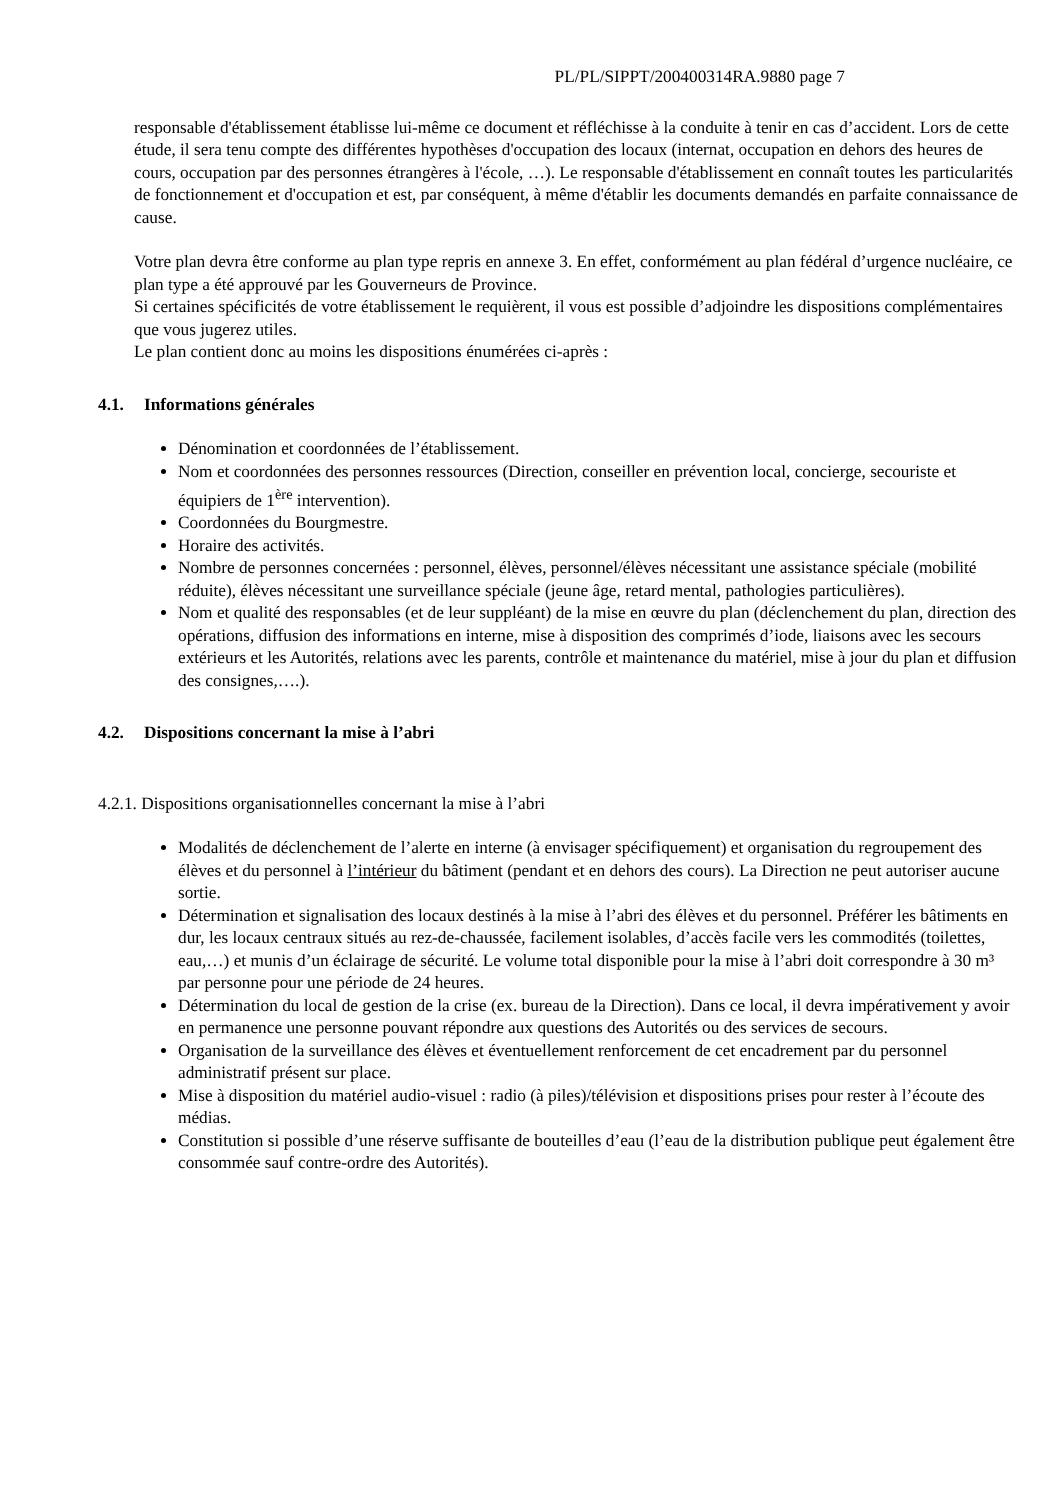PL/PL/SIPPT/200400314RA.9880 page 7
responsable d'établissement établisse lui-même ce document et réfléchisse à la conduite à tenir en cas d’accident. Lors de cette étude, il sera tenu compte des différentes hypothèses d'occupation des locaux (internat, occupation en dehors des heures de cours, occupation par des personnes étrangères à l'école, …). Le responsable d'établissement en connaît toutes les particularités de fonctionnement et d'occupation et est, par conséquent, à même d'établir les documents demandés en parfaite connaissance de cause.
Votre plan devra être conforme au plan type repris en annexe 3. En effet, conformément au plan fédéral d’urgence nucléaire, ce plan type a été approuvé par les Gouverneurs de Province.
Si certaines spécificités de votre établissement le requièrent, il vous est possible d’adjoindre les dispositions complémentaires que vous jugerez utiles.
Le plan contient donc au moins les dispositions énumérées ci-après :
4.1. Informations générales
Dénomination et coordonnées de l’établissement.
Nom et coordonnées des personnes ressources (Direction, conseiller en prévention local, concierge, secouriste et équipiers de 1<sup>ère</sup> intervention).
Coordonnées du Bourgmestre.
Horaire des activités.
Nombre de personnes concernées : personnel, élèves, personnel/élèves nécessitant une assistance spéciale (mobilité réduite), élèves nécessitant une surveillance spéciale (jeune âge, retard mental, pathologies particulières).
Nom et qualité des responsables (et de leur suppléant) de la mise en œuvre du plan (déclenchement du plan, direction des opérations, diffusion des informations en interne, mise à disposition des comprimés d’iode, liaisons avec les secours extérieurs et les Autorités, relations avec les parents, contrôle et maintenance du matériel, mise à jour du plan et diffusion des consignes,….).
4.2. Dispositions concernant la mise à l’abri
4.2.1. Dispositions organisationnelles concernant la mise à l’abri
Modalités de déclenchement de l’alerte en interne (à envisager spécifiquement) et organisation du regroupement des élèves et du personnel à l’intérieur du bâtiment (pendant et en dehors des cours). La Direction ne peut autoriser aucune sortie.
Détermination et signalisation des locaux destinés à la mise à l’abri des élèves et du personnel. Préférer les bâtiments en dur, les locaux centraux situés au rez-de-chaussée, facilement isolables, d’accès facile vers les commodités (toilettes, eau,…) et munis d’un éclairage de sécurité. Le volume total disponible pour la mise à l’abri doit correspondre à 30 m³ par personne pour une période de 24 heures.
Détermination du local de gestion de la crise (ex. bureau de la Direction). Dans ce local, il devra impérativement y avoir en permanence une personne pouvant répondre aux questions des Autorités ou des services de secours.
Organisation de la surveillance des élèves et éventuellement renforcement de cet encadrement par du personnel administratif présent sur place.
Mise à disposition du matériel audio-visuel : radio (à piles)/télévision et dispositions prises pour rester à l’écoute des médias.
Constitution si possible d’une réserve suffisante de bouteilles d’eau (l’eau de la distribution publique peut également être consommée sauf contre-ordre des Autorités).